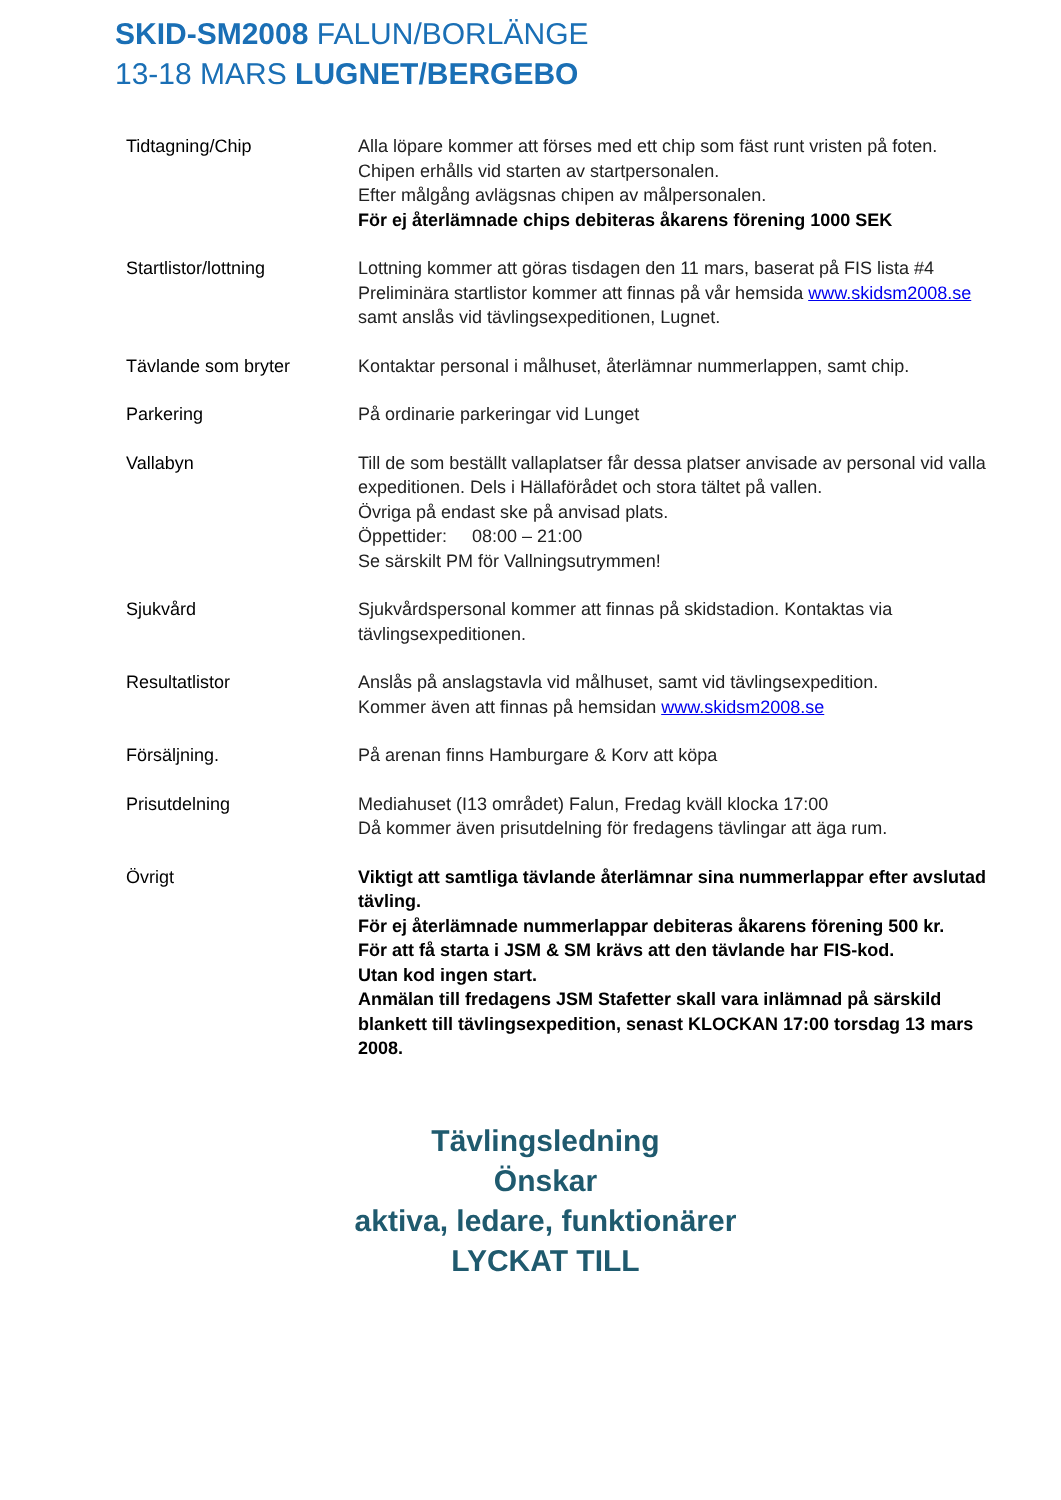SKID-SM2008 FALUN/BORLÄNGE
13-18 MARS LUGNET/BERGEBO
Tidtagning/Chip Alla löpare kommer att förses med ett chip som fäst runt vristen på foten. Chipen erhålls vid starten av startpersonalen.
Efter målgång avlägsnas chipen av målpersonalen.
För ej återlämnade chips debiteras åkarens förening 1000 SEK
Startlistor/lottning Lottning kommer att göras tisdagen den 11 mars, baserat på FIS lista #4
Preliminära startlistor kommer att finnas på vår hemsida www.skidsm2008.se
samt anslås vid tävlingsexpeditionen, Lugnet.
Tävlande som bryter Kontaktar personal i målhuset, återlämnar nummerlappen, samt chip.
Parkering På ordinarie parkeringar vid Lunget
Vallabyn Till de som beställt vallaplatser får dessa platser anvisade av personal vid valla expeditionen. Dels i Hällaförådet och stora tältet på vallen.
Övriga på endast ske på anvisad plats.
Öppettider: 08:00 – 21:00
Se särskilt PM för Vallningsutrymmen!
Sjukvård Sjukvårdspersonal kommer att finnas på skidstadion. Kontaktas via tävlingsexpeditionen.
Resultatlistor Anslås på anslagstavla vid målhuset, samt vid tävlingsexpedition.
Kommer även att finnas på hemsidan www.skidsm2008.se
Försäljning. På arenan finns Hamburgare & Korv att köpa
Prisutdelning Mediahuset (I13 området) Falun, Fredag kväll klocka 17:00
Då kommer även prisutdelning för fredagens tävlingar att äga rum.
Övrigt Viktigt att samtliga tävlande återlämnar sina nummerlappar efter avslutad tävling.
För ej återlämnade nummerlappar debiteras åkarens förening 500 kr.
För att få starta i JSM & SM krävs att den tävlande har FIS-kod.
Utan kod ingen start.
Anmälan till fredagens JSM Stafetter skall vara inlämnad på särskild blankett till tävlingsexpedition, senast KLOCKAN 17:00 torsdag 13 mars 2008.
Tävlingsledning
Önskar
aktiva, ledare, funktionärer
LYCKAT TILL